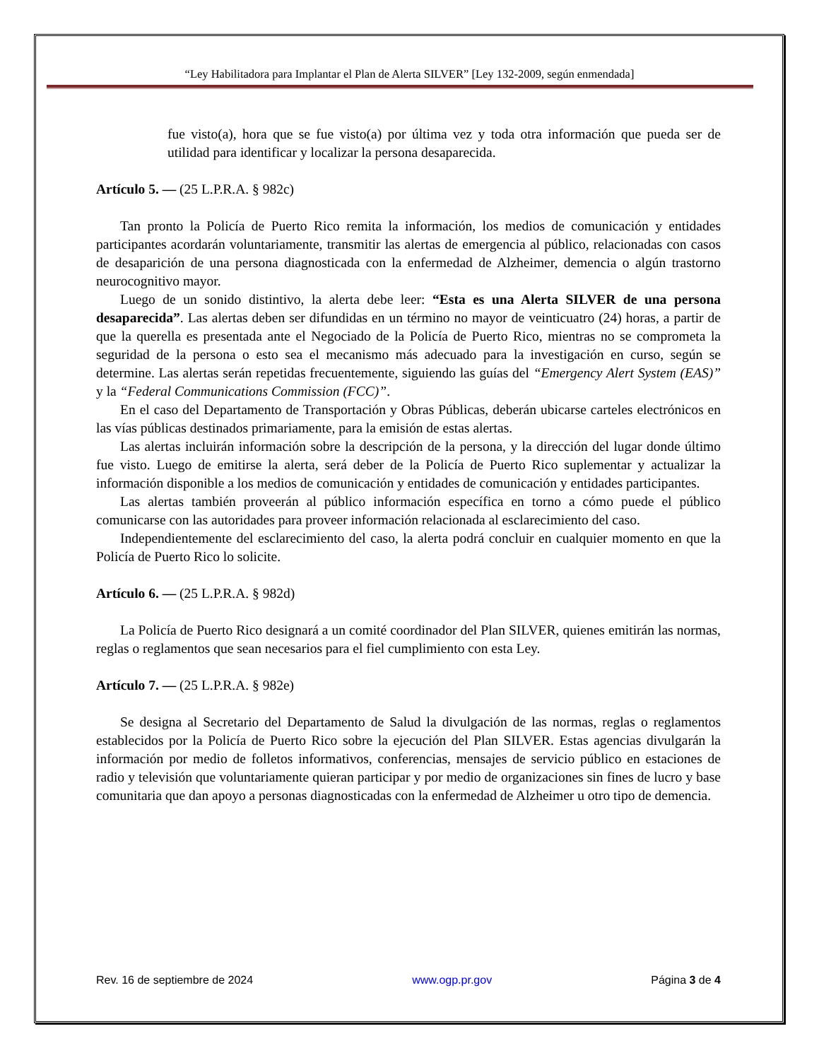“Ley Habilitadora para Implantar el Plan de Alerta SILVER” [Ley 132-2009, según enmendada]
fue visto(a), hora que se fue visto(a) por última vez y toda otra información que pueda ser de utilidad para identificar y localizar la persona desaparecida.
Artículo 5. — (25 L.P.R.A. § 982c)
Tan pronto la Policía de Puerto Rico remita la información, los medios de comunicación y entidades participantes acordarán voluntariamente, transmitir las alertas de emergencia al público, relacionadas con casos de desaparición de una persona diagnosticada con la enfermedad de Alzheimer, demencia o algún trastorno neurocognitivo mayor.
Luego de un sonido distintivo, la alerta debe leer: “Esta es una Alerta SILVER de una persona desaparecida”. Las alertas deben ser difundidas en un término no mayor de veinticuatro (24) horas, a partir de que la querella es presentada ante el Negociado de la Policía de Puerto Rico, mientras no se comprometa la seguridad de la persona o esto sea el mecanismo más adecuado para la investigación en curso, según se determine. Las alertas serán repetidas frecuentemente, siguiendo las guías del “Emergency Alert System (EAS)” y la “Federal Communications Commission (FCC)”.
En el caso del Departamento de Transportación y Obras Públicas, deberán ubicarse carteles electrónicos en las vías públicas destinados primariamente, para la emisión de estas alertas.
Las alertas incluirán información sobre la descripción de la persona, y la dirección del lugar donde último fue visto. Luego de emitirse la alerta, será deber de la Policía de Puerto Rico suplementar y actualizar la información disponible a los medios de comunicación y entidades de comunicación y entidades participantes.
Las alertas también proveerán al público información específica en torno a cómo puede el público comunicarse con las autoridades para proveer información relacionada al esclarecimiento del caso.
Independientemente del esclarecimiento del caso, la alerta podrá concluir en cualquier momento en que la Policía de Puerto Rico lo solicite.
Artículo 6. — (25 L.P.R.A. § 982d)
La Policía de Puerto Rico designará a un comité coordinador del Plan SILVER, quienes emitirán las normas, reglas o reglamentos que sean necesarios para el fiel cumplimiento con esta Ley.
Artículo 7. — (25 L.P.R.A. § 982e)
Se designa al Secretario del Departamento de Salud la divulgación de las normas, reglas o reglamentos establecidos por la Policía de Puerto Rico sobre la ejecución del Plan SILVER. Estas agencias divulgarán la información por medio de folletos informativos, conferencias, mensajes de servicio público en estaciones de radio y televisión que voluntariamente quieran participar y por medio de organizaciones sin fines de lucro y base comunitaria que dan apoyo a personas diagnosticadas con la enfermedad de Alzheimer u otro tipo de demencia.
Rev. 16 de septiembre de 2024 www.ogp.pr.gov Página 3 de 4